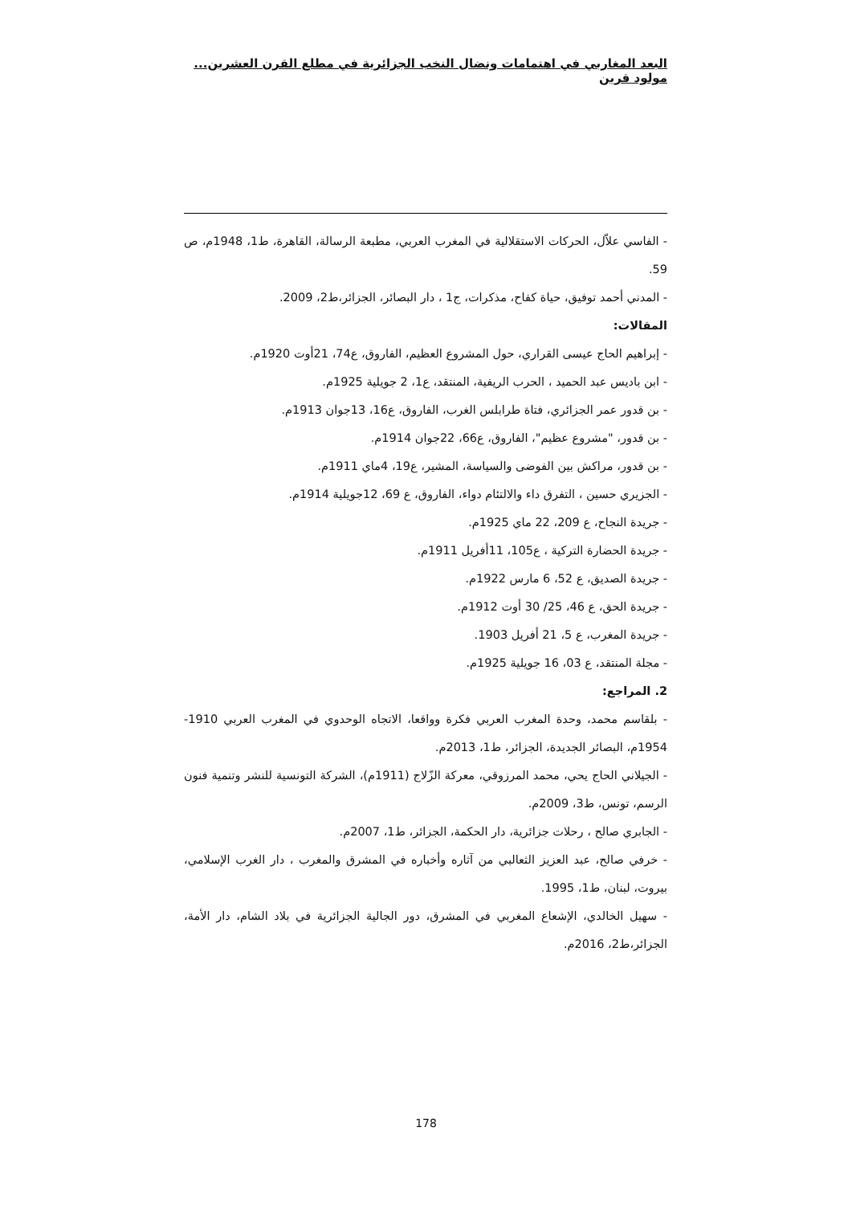البعد المغاربي في اهتمامات ونضال النخب الجزائرية في مطلع القرن العشرين... مولود قرين
- الفاسي علاّل، الحركات الاستقلالية في المغرب العربي، مطبعة الرسالة، القاهرة، ط1، 1948م، ص 59.
- المدني أحمد توفيق، حياة كفاح، مذكرات، ج1 ، دار البصائر، الجزائر،ط2، 2009.
المقالات:
- إبراهيم الحاج عيسى القراري، حول المشروع العظيم، الفاروق، ع74، 21أوت 1920م.
- ابن باديس عبد الحميد ، الحرب الريفية، المنتقد، ع1، 2 جويلية 1925م.
- بن قدور عمر الجزائري، فتاة طرابلس الغرب، الفاروق، ع16، 13جوان 1913م.
- بن قدور، "مشروع عظيم"، الفاروق، ع66، 22جوان 1914م.
- بن قدور، مراكش بين الفوضى والسياسة، المشير، ع19، 4ماي 1911م.
- الجزيري حسين ، التفرق داء والالتئام دواء، الفاروق، ع 69، 12جويلية 1914م.
- جريدة النجاح، ع 209، 22 ماي 1925م.
- جريدة الحضارة التركية ، ع105، 11أفريل 1911م.
- جريدة الصديق، ع 52، 6 مارس 1922م.
- جريدة الحق، ع 46، 25/ 30 أوت 1912م.
- جريدة المغرب، ع 5، 21 أفريل 1903.
- مجلة المنتقد، ع 03، 16 جويلية 1925م.
2. المراجع:
- بلقاسم محمد، وحدة المغرب العربي فكرة وواقعا، الاتجاه الوحدوي في المغرب العربي 1910-1954م، البصائر الجديدة، الجزائر، ط1، 2013م.
- الجيلاني الحاج يحي، محمد المرزوقي، معركة الزّلاج (1911م)، الشركة التونسية للنشر وتنمية فنون الرسم، تونس، ط3، 2009م.
- الجابري صالح ، رحلات جزائرية، دار الحكمة، الجزائر، ط1، 2007م.
- خرفي صالح، عبد العزيز الثعالبي من آثاره وأخباره في المشرق والمغرب ، دار الغرب الإسلامي، بيروت، لبنان، ط1، 1995.
- سهيل الخالدي، الإشعاع المغربي في المشرق، دور الجالية الجزائرية في بلاد الشام، دار الأمة، الجزائر،ط2، 2016م.
178